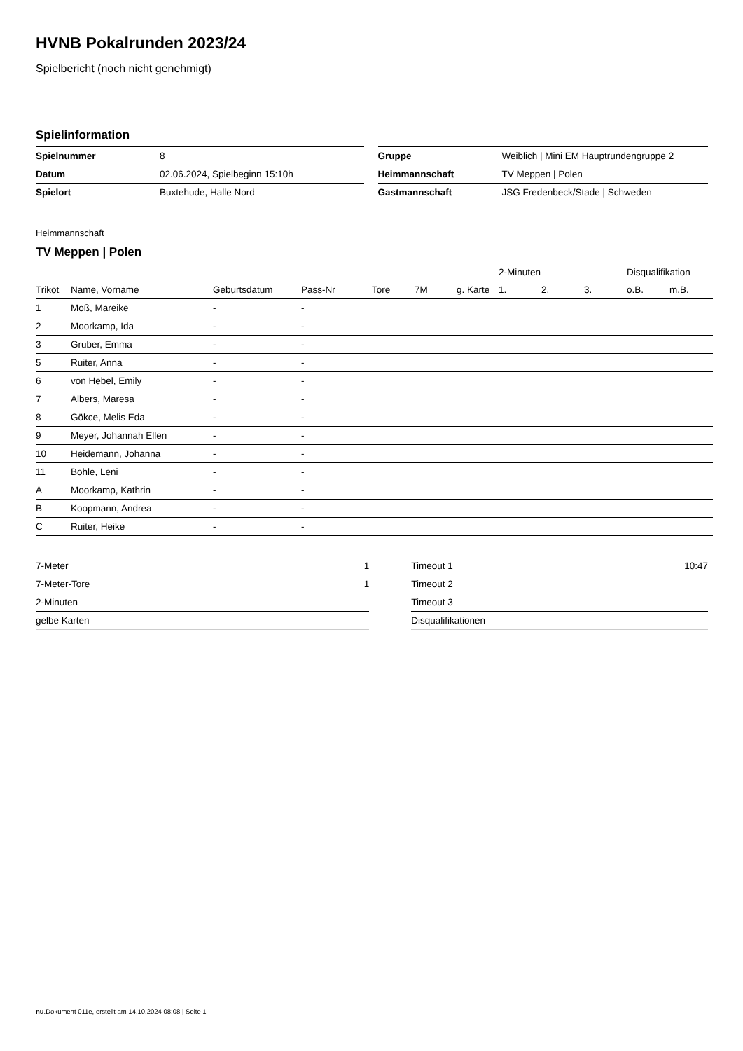HVNB Pokalrunden 2023/24
Spielbericht (noch nicht genehmigt)
Spielinformation
| Spielnummer | 8 |
| Datum | 02.06.2024, Spielbeginn 15:10h |
| Spielort | Buxtehude, Halle Nord |
| Gruppe | Weiblich / Mini EM Hauptrundengruppe 2 |
| Heimmannschaft | TV Meppen / Polen |
| Gastmannschaft | JSG Fredenbeck/Stade / Schweden |
Heimmannschaft
TV Meppen | Polen
| | | | | | | | 2-Minuten | | | Disqualifikation | |
| --- | --- | --- | --- | --- | --- | --- | --- | --- | --- | --- | --- |
| Trikot | Name, Vorname | Geburtsdatum | Pass-Nr | Tore | 7M | g. Karte | 1. | 2. | 3. | o.B. | m.B. |
| 1 | Moß, Mareike | - | - | | | | | | | | |
| 2 | Moorkamp, Ida | - | - | | | | | | | | |
| 3 | Gruber, Emma | - | - | | | | | | | | |
| 5 | Ruiter, Anna | - | - | | | | | | | | |
| 6 | von Hebel, Emily | - | - | | | | | | | | |
| 7 | Albers, Maresa | - | - | | | | | | | | |
| 8 | Gökce, Melis Eda | - | - | | | | | | | | |
| 9 | Meyer, Johannah Ellen | - | - | | | | | | | | |
| 10 | Heidemann, Johanna | - | - | | | | | | | | |
| 11 | Bohle, Leni | - | - | | | | | | | | |
| A | Moorkamp, Kathrin | - | - | | | | | | | | |
| B | Koopmann, Andrea | - | - | | | | | | | | |
| C | Ruiter, Heike | - | - | | | | | | | | |
| 7-Meter | 1 |
| 7-Meter-Tore | 1 |
| 2-Minuten | |
| gelbe Karten | |
| Timeout 1 | 10:47 |
| Timeout 2 | |
| Timeout 3 | |
| Disqualifikationen | |
nu.Dokument 011e, erstellt am 14.10.2024 08:08 | Seite 1